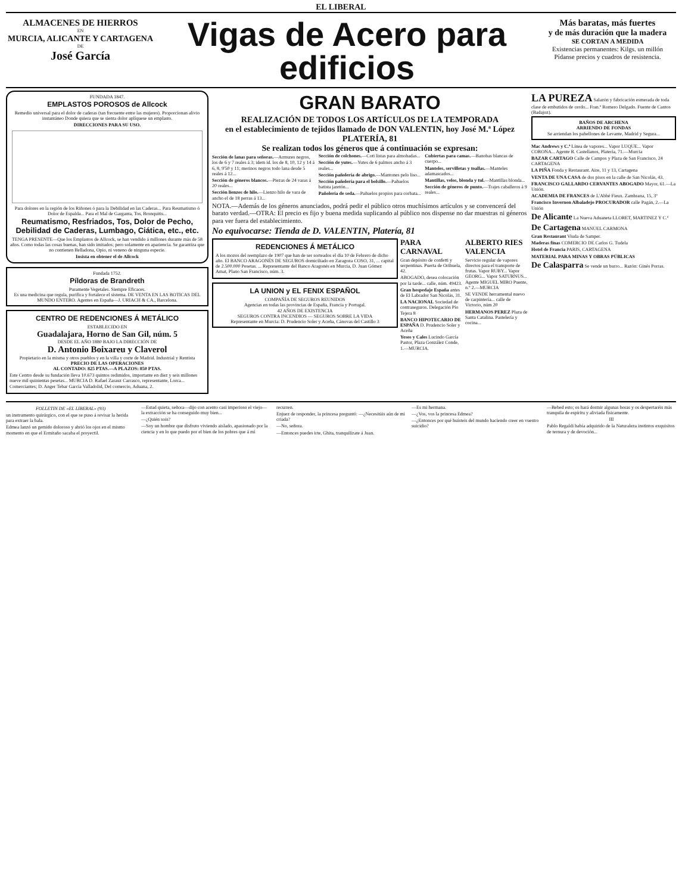EL LIBERAL
ALMACENES DE HIERROS
EN
MURCIA, ALICANTE Y CARTAGENA
DE
José García
Vigas de Acero para edificios
Más baratas, más fuertes
y de más duración que la madera
SE CORTAN A MEDIDA
Existencias permanentes: Kilgs. un millón
Pídanse precios y cuadros de resistencia.
FUNDADA 1847.
EMPLASTOS POROSOS de Allcock
Remedio universal para el dolor de caderas (tan frecuente entre las mujeres). Proporcionan alivio instantáneo Donde quiera que se sienta dolor aplíquese un emplasto.
DIRECCIONES PARA SU USO.
Para dolores en la región de los Riñones ó para la Debilidad en las Caderas... Para Reumatismo ó Dolor de Espalda... Para el Mal de Garganta, Tos, Bronquitis...
Reumatismo, Resfriados, Tos, Dolor de Pecho, Debilidad de Caderas, Lumbago, Ciática, etc., etc.
TENGA PRESENTE—Que los Emplastos de Allcock, se han vendido á millones durante más de 58 años. Como todas las cosas buenas, han sido imitados; pero solamente en apariencia. Se garantiza que no contienen Belladona, Opio, ni veneno de ninguna especie.
Insista en obtener el de Allcock
Fundada 1752.
Píldoras de Brandreth
Puramente Vegetales. Siempre Eficaces.
Es una medicina que regula, purifica y fortalece el sistema. DE VENTA EN LAS BOTICAS DEL MUNDO ENTERO. Agentes en España—J. URIACH & CA., Barcelona.
CENTRO DE REDENCIONES Á METÁLICO
ESTABLECIDO EN
Guadalajara, Horno de San Gil, núm. 5
DESDE EL AÑO 1880 BAJO LA DIRECCIÓN DE
D. Antonio Boixareu y Claverol
Propietario en la misma y otros pueblos y en la villa y corte de Madrid. Industrial y Rentista
PRECIO DE LAS OPERACIONES
AL CONTADO: 825 PTAS.—A PLAZOS: 850 PTAS.
Este Centro desde su fundación lleva 10.673 quintos redimidos, importante en diez y seis millones nueve mil quinientas pesetas... MURCIA D. Rafael Zarauz Carrasco, representante, Lorca... Comerciantes; D. Anger Tebar García Valladolid, Del comercio, Aduana, 2.
GRAN BARATO
REALIZACIÓN DE TODOS LOS ARTÍCULOS DE LA TEMPORADA
en el establecimiento de tejidos llamado de DON VALENTIN, hoy José M.ª López
PLATERÍA, 81
Se realizan todos los géneros que á continuación se expresan:
Sección de lanas para señoras.—Armures negros, los de 6 y 7 reales á 3; idem id. los de 8, 10, 12 y 14 á 6, 8, 9'50 y 11; merinos negros todo lana desde 5 reales á 12...
Sección de géneros blancos.—Piezas de 24 varas á 20 reales...
Sección lienzos de hilo.—Lienzo hilo de vara de ancho el de 18 perras á 13...
Sección de colchones.—Coti listas para almohadas...
Sección de yutes.—Yutes de 6 palmos ancho á 3 reales...
Sección pañolería de abrigo.—Mantones pelo liso...
Sección pañolería para el bolsillo.—Pañuelos batista jaretón...
Pañolería de seda.—Pañuelos propios para corbata...
Cubiertas para camas.—Banobas blancas de cuerpo...
Manteles, servilletas y toallas.—Manteles adamascados...
Mantillas, velos, blonda y tul.—Mantillas blonda...
Sección de géneros de punto.—Trajes caballeros á 9 reales...
NOTA.—Además de los géneros anunciados, podrá pedir el público otros muchísimos artículos y se convencerá del barato verdad.—OTRA: El precio es fijo y buena medida suplicando al público nos dispense no dar muestras ni géneros para ver fuera del establecimiento.
No equivocarse: Tienda de D. VALENTIN, Platería, 81
REDENCIONES Á METÁLICO
A los mozos del reemplazo de 1907 que han de ser sorteados el día 10 de Febrero de dicho año. El BANCO ARAGONÉS DE SEGUROS domiciliado en Zaragoza COSO, 31, ... capital de 2.500.000 Pesetas. ... Representante del Banco Aragonés en Murcia, D. Juan Gómez Amat, Plano San Francisco, núm. 3.
LA UNION y EL FENIX ESPAÑOL
COMPAÑÍA DE SEGUROS REUNIDOS
Agencias en todas las provincias de España, Francia y Portugal.
42 AÑOS DE EXISTENCIA
SEGUROS CONTRA INCENDIOS — SEGUROS SOBRE LA VIDA
Representante en Murcia: D. Prudencio Soler y Aceña, Cánovas del Castillo 3
PARA CARNAVAL
Gran depósito de confetti y serpentinas. Puerta de Orihuela, 42.
ABOGADO, desea colocación por la tarde... calle, núm. 49423.
Gran hospedaje España antes de El Labrador San Nicolás, 31.
LA NACIONAL Sociedad de contraseguros. Delegación Pío Tejera 8
BANCO HIPOTECARIO DE ESPAÑA D. Prudencio Soler y Aceña
Yesos y Cales Lucindo García Pastor, Plaza González Conde, 1.—MURCIA.
ALBERTO RIES VALENCIA
Servicio regular de vapores directos para el transporte de frutas. Vapor RUBY... Vapor GEORG... Vapor SATURNUS... Agente MIGUEL MIRO Puente, n.º 2.—MURCIA
SE VENDE herramental nuevo de carpintería... calle de Victorio, núm 20
HERMANOS PEREZ Plaza de Santa Catalina. Pastelería y cocina...
LA PUREZA Salazón y fabricación esmerada de toda clase de embutidos de cerdo... Fran.º Romero Delgado. Fuente de Cantos (Badajoz).
BAÑOS DE ARCHENA
ARRIENDO DE FONDAS
Se arriendan los pabellones de Levante, Madrid y Segura...
Mac Andrews y C.ª Línea de vapores... Vapor LUQUE... Vapor CORONA... Agente R. Castellanos, Platería, 71.—Murcia
BAZAR CARTAGO Calle de Campos y Plaza de San Francisco, 24 CARTAGENA
LA PIÑA Fonda y Restaurant. Aire, 11 y 13, Cartagena
VENTA DE UNA CASA de dos pisos en la calle de San Nicolás, 43.
FRANCISCO GALLARDO CERVANTES ABOGADO Mayor, 61.—La Unión.
ACADEMIA DE FRANCES de L'Abbé Fieux. Zambrana, 15, 3º
Francisco Invernon Albaladejo PROCURADOR calle Pagán, 2.—La Unión
De Alicante La Nueva Aduaneta LLORET, MARTINEZ Y C.ª
De Cartagena MANUEL CARMONA
Gran Restaurant Viuda de Samper.
Maderas finas COMERCIO DE Carlos G. Tudela
Hotel de Francia PARIS, CARTAGENA
MATERIAL PARA MINAS Y OBRAS PÚBLICAS
De Calasparra Se vende un burro... Razón: Ginés Porras.
FOLLETIN DE «EL LIBERAL» (93)
un instrumento quirúrgico, con el que se puso á revisar la herida para extraer la bala.
Edmea lanzó un gemido doloroso y abrió los ojos en el mismo momento en que el Ermitaño sacaba el proyectil.
—Estad quieta, señora—dijo con acento casi imperioso el viejo—la extracción se ha conseguido muy bien...
—¿Quién sois?
—Soy un hombre que disfruto viviendo aislado, apasionado por la ciencia y en lo que puedo por el bien de los pobres que á mí recurren.
Enjuez de responder, la princesa preguntó: —¿Necesitáis aún de mi criada?
—No, señora.
—Entonces puedes irte, Ghita, tranquilízate á Juan.
—Es mi hermana.
—¿Vos, vos la princesa Edmea?
—¿Entonces por qué huísteis del mundo haciendo creer en vuestro suicidio?
—Bebed esto; os hará dormir algunas horas y os despertaréis más tranquila de espíritu y aliviada físicamente.
III
Pablo Regaldi había adquirido de la Naturaleza instintos exquisitos de ternura y de devoción...